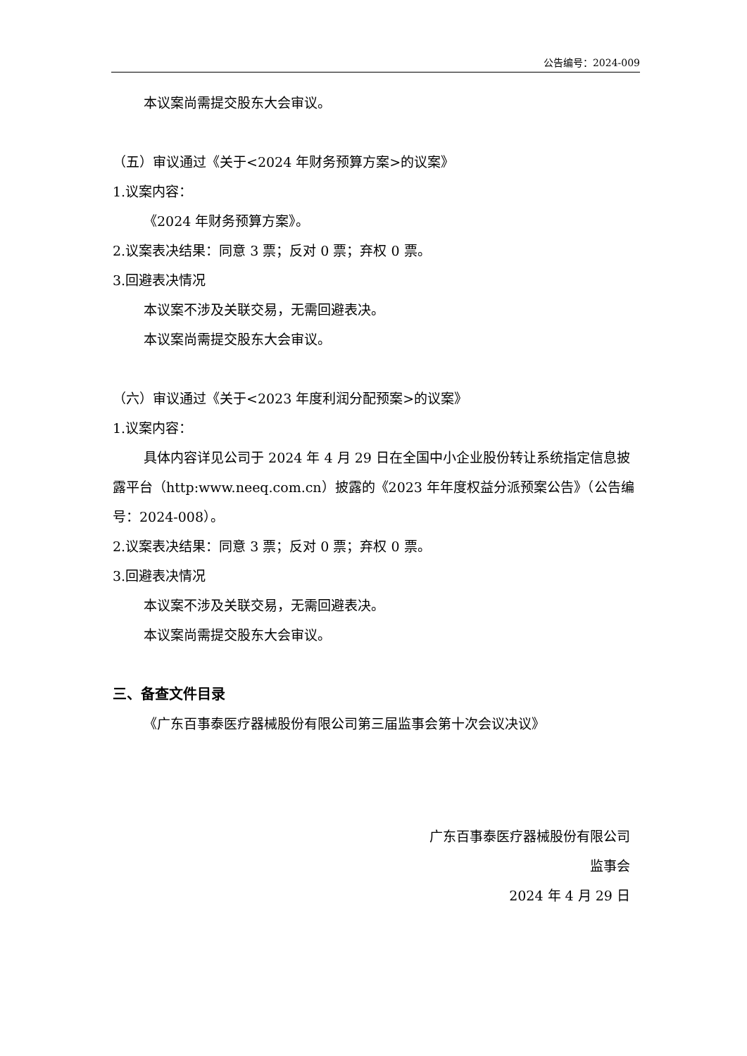公告编号：2024-009
本议案尚需提交股东大会审议。
（五）审议通过《关于<2024 年财务预算方案>的议案》
1.议案内容：
《2024 年财务预算方案》。
2.议案表决结果：同意 3 票；反对 0 票；弃权 0 票。
3.回避表决情况
本议案不涉及关联交易，无需回避表决。
本议案尚需提交股东大会审议。
（六）审议通过《关于<2023 年度利润分配预案>的议案》
1.议案内容：
具体内容详见公司于 2024 年 4 月 29 日在全国中小企业股份转让系统指定信息披露平台（http:www.neeq.com.cn）披露的《2023 年年度权益分派预案公告》（公告编号：2024-008）。
2.议案表决结果：同意 3 票；反对 0 票；弃权 0 票。
3.回避表决情况
本议案不涉及关联交易，无需回避表决。
本议案尚需提交股东大会审议。
三、备查文件目录
《广东百事泰医疗器械股份有限公司第三届监事会第十次会议决议》
广东百事泰医疗器械股份有限公司
监事会
2024 年 4 月 29 日